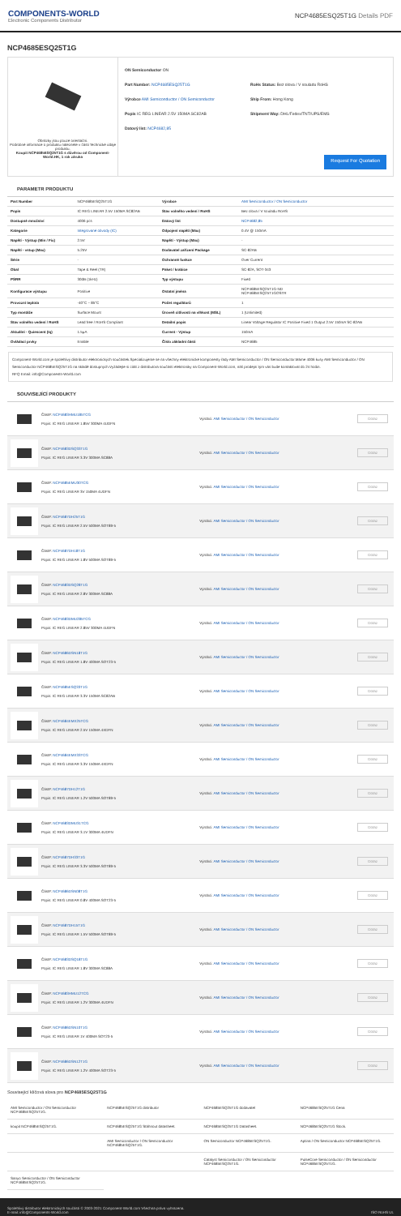COMPONENTS-WORLD
Electronic Components Distributor
NCP4685ESQ25T1G Details PDF
NCP4685ESQ25T1G
Obrázky jsou pouze orientační.
Podrobné informace o produktu naleznete v části Technické údaje produktu.
Koupit NCP4685ESQ25T1G s důvěrou od Component-World.HK, 1 rok záruka
ON Semiconductor ON
Part Number: NCP4685ESQ25T1G
RoHs Status: Bez olova / V souladu RoHS
Výrobce AMI Semiconductor / ON Semiconductor
Ship From: Hong Kong
Popis IC REG LINEAR 2.5V 150MA SC82AB
Shipment Way: DHL/Fedex/TNT/UPS/EMS
Datový list: NCP4682,85
Request For Quotation
PARAMETR PRODUKTU
| Part Number | NCP4685ESQ25T1G | Výrobce | AMI Semiconductor / ON Semiconductor |
| Popis | IC REG LINEAR 2.5V 150MA SC82AB | Stav volného vedení / RoHS | Bez olova / V souladu RoHS |
| Dostupné množství | 4006 pcs | Datový list | NCP4682,85 |
| Kategorie | Integrované obvody (IC) | Odpojení napětí (Max) | 0.4V @ 150mA |
| Napětí - Výstup (Min / Fix) | 2.5V | Napětí - Výstup (Max) | - |
| Napětí - vstup (Max) | 5.25V | Dodavatel zařízení Package | SC-82AB |
| Série | - | Ochranné funkce | Over Current |
| Obal | Tape & Reel (TR) | Paket / krabice | SC-82A, SOT-343 |
| PSRR | 30dB (1kHz) | Typ výstupu | Fixed |
| Konfigurace výstupu | Positive | Ostatní jména | NCP4685ESQ25T1G-ND NCP4685ESQ25T1GOSTR |
| Provozní teplota | -40°C ~ 85°C | Počet regulátorů | 1 |
| Typ montáže | Surface Mount | Úroveň citlivosti na vlhkost (MSL) | 1 (Unlimited) |
| Stav volného vedení / RoHS | Lead free / RoHS Compliant | Detailní popis | Linear Voltage Regulator IC Positive Fixed 1 Output 2.5V 150mA SC-82AB |
| Aktuální - Quiescent (Iq) | 1.5µA | Current - Výstup | 150mA |
| Ovládací prvky | Enable | Číslo základní části | NCP4685 |
Component-World.com je spolehlivý distributor elektronických součástek.Specializujeme se na všechny elektronické komponenty řady AMI Semiconductor / ON Semiconductor.Máme 4006 kusy AMI Semiconductor / ON Semiconductor NCP4685ESQ25T1G na skladě dostupných.Vyžádejte si citát z distributora součástí elektroniky na Component-World.com, náš prodejní tým vás bude kontaktovat do 24 hodin.
RFQ Email: info@Components-World.com
SOUVISEJÍCÍ PRODUKTY
Část#: NCP4683HMU185TCG
Popis: IC REG LINEAR 1.85V 300MA 4UDFN
Výrobci: AMI Semiconductor / ON Semiconductor
Dotaz
Část#: NCP4683DSQ33T1G
Popis: IC REG LINEAR 3.3V 300MA SC88A
Výrobci: AMI Semiconductor / ON Semiconductor
Dotaz
Část#: NCP4685EMU30TCG
Popis: IC REG LINEAR 3V 150MA 4UDFN
Výrobci: AMI Semiconductor / ON Semiconductor
Dotaz
Část#: NCP4687DH25T1G
Popis: IC REG LINEAR 2.5V 500MA SOT89-5
Výrobci: AMI Semiconductor / ON Semiconductor
Dotaz
Část#: NCP4687DH18T1G
Popis: IC REG LINEAR 1.8V 500MA SOT89-5
Výrobci: AMI Semiconductor / ON Semiconductor
Dotaz
Část#: NCP4683DSQ28T1G
Popis: IC REG LINEAR 2.8V 300MA SC88A
Výrobci: AMI Semiconductor / ON Semiconductor
Dotaz
Část#: NCP4683DMU285TCG
Popis: IC REG LINEAR 2.85V 300MA 4UDFN
Výrobci: AMI Semiconductor / ON Semiconductor
Dotaz
Část#: NCP4686DSN18T1G
Popis: IC REG LINEAR 1.8V 400MA SOT23-5
Výrobci: AMI Semiconductor / ON Semiconductor
Dotaz
Část#: NCP4685ESQ33T1G
Popis: IC REG LINEAR 3.3V 150MA SC82AB
Výrobci: AMI Semiconductor / ON Semiconductor
Dotaz
Část#: NCP4684EMX25TCG
Popis: IC REG LINEAR 2.5V 150MA 4XDFN
Výrobci: AMI Semiconductor / ON Semiconductor
Dotaz
Část#: NCP4684EMX33TCG
Popis: IC REG LINEAR 3.3V 150MA 4XDFN
Výrobci: AMI Semiconductor / ON Semiconductor
Dotaz
Část#: NCP4687DH12T1G
Popis: IC REG LINEAR 1.2V 500MA SOT89-5
Výrobci: AMI Semiconductor / ON Semiconductor
Dotaz
Část#: NCP4683DMU31TCG
Popis: IC REG LINEAR 3.1V 300MA 4UDFN
Výrobci: AMI Semiconductor / ON Semiconductor
Dotaz
Část#: NCP4687DH33T1G
Popis: IC REG LINEAR 3.3V 500MA SOT89-5
Výrobci: AMI Semiconductor / ON Semiconductor
Dotaz
Část#: NCP4686DSN08T1G
Popis: IC REG LINEAR 0.8V 400MA SOT23-5
Výrobci: AMI Semiconductor / ON Semiconductor
Dotaz
Část#: NCP4687DH15T1G
Popis: IC REG LINEAR 1.5V 500MA SOT89-5
Výrobci: AMI Semiconductor / ON Semiconductor
Dotaz
Část#: NCP4683DSQ18T1G
Popis: IC REG LINEAR 1.8V 300MA SC88A
Výrobci: AMI Semiconductor / ON Semiconductor
Dotaz
Část#: NCP4683HMU12TCG
Popis: IC REG LINEAR 1.2V 300MA 4UDFN
Výrobci: AMI Semiconductor / ON Semiconductor
Dotaz
Část#: NCP4686DSN10T1G
Popis: IC REG LINEAR 1V 400MA SOT23-5
Výrobci: AMI Semiconductor / ON Semiconductor
Dotaz
Část#: NCP4686DSN12T1G
Popis: IC REG LINEAR 1.2V 400MA SOT23-5
Výrobci: AMI Semiconductor / ON Semiconductor
Dotaz
Související klíčová slova pro NCP4685ESQ25T1G
AMI Semiconductor / ON Semiconductor NCP4685ESQ25T1G.
NCP4685ESQ25T1G distributor
NCP4685ESQ25T1G dodavatel
NCP4685ESQ25T1G Cena
koupit NCP4685ESQ25T1G.
NCP4685ESQ25T1G Stáhnout datasheet.
NCP4685ESQ25T1G Datasheet.
NCP4685ESQ25T1G Stock.
AMI Semiconductor / ON Semiconductor NCP4685ESQ25T1G.
ON Semiconductor NCP4685ESQ25T1G.
Aptina / ON Semiconductor NCP4685ESQ25T1G.
Catalyst Semiconductor / ON Semiconductor NCP4685ESQ25T1G.
PulseCore Semiconductor / ON Semiconductor NCP4685ESQ25T1G.
Sanyo Semiconductor / ON Semiconductor NCP4685ESQ25T1G.
Spolehlivý distributor elektronických součástí © 2003-2021 Component-World.com Všechna práva vyhrazena.
E-mail: info@Components-World.com ISO RoHS UL